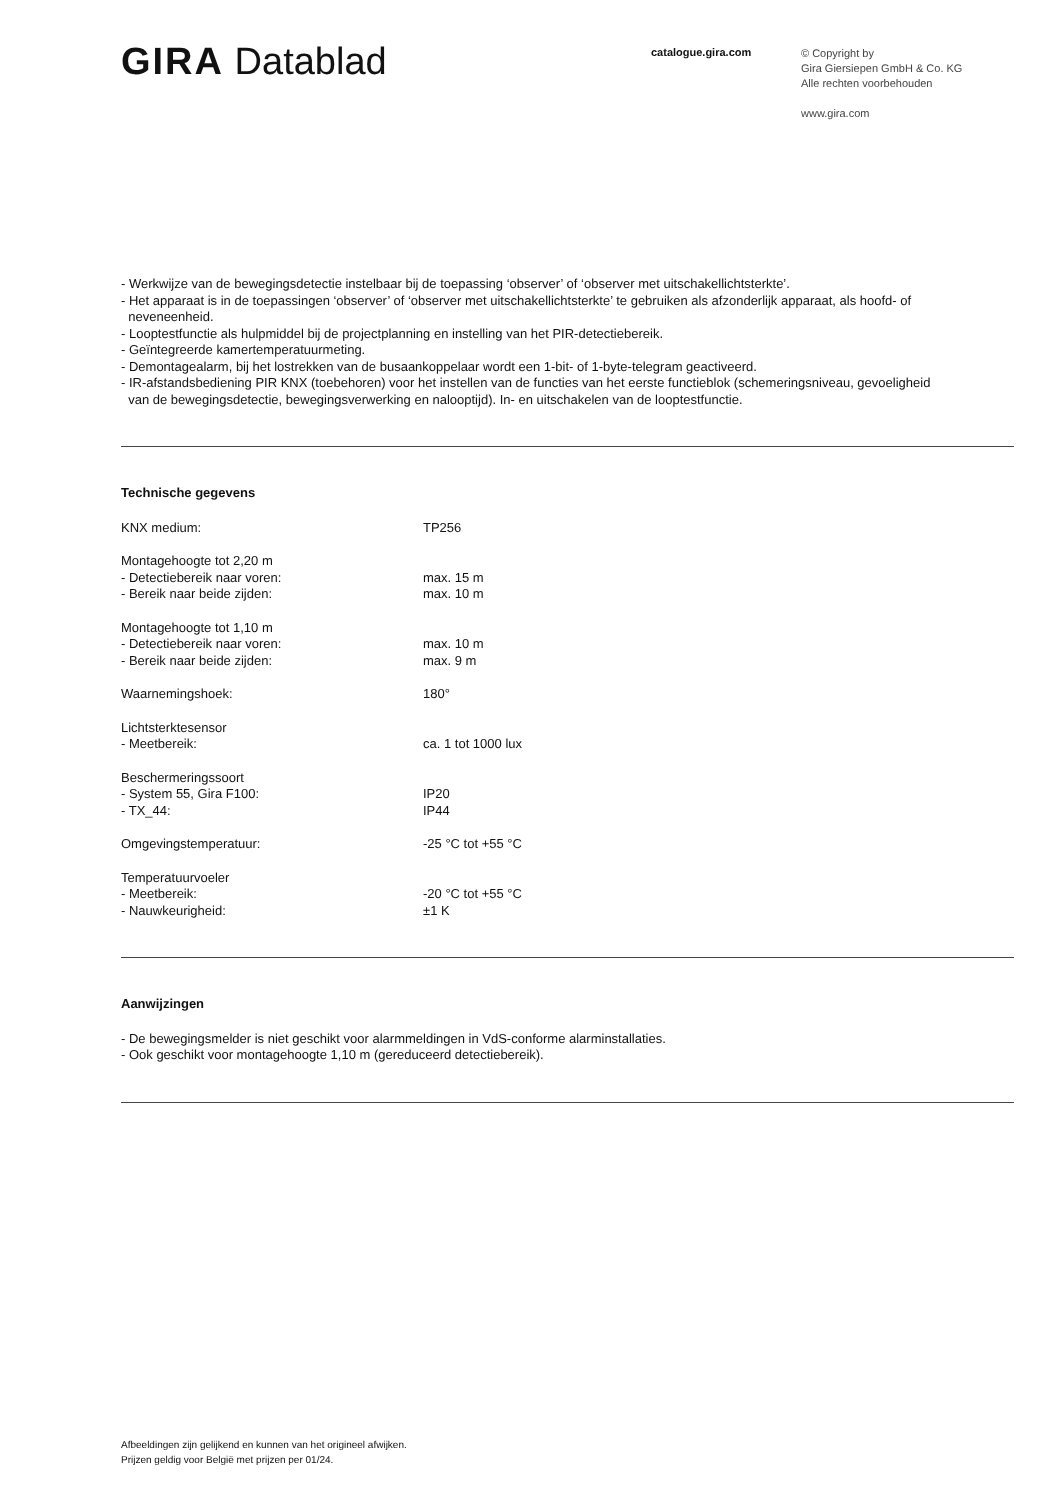GIRA Datablad
catalogue.gira.com
© Copyright by
Gira Giersiepen GmbH & Co. KG
Alle rechten voorbehouden
www.gira.com
- Werkwijze van de bewegingsdetectie instelbaar bij de toepassing ‘observer’ of ‘observer met uitschakellichtsterkte’.
- Het apparaat is in de toepassingen ‘observer’ of ‘observer met uitschakellichtsterkte’ te gebruiken als afzonderlijk apparaat, als hoofd- of
neveneenheid.
- Looptestfunctie als hulpmiddel bij de projectplanning en instelling van het PIR-detectiebereik.
- Geïntegreerde kamertemperatuurmeting.
- Demontagealarm, bij het lostrekken van de busaankoppelaar wordt een 1-bit- of 1-byte-telegram geactiveerd.
- IR-afstandsbediening PIR KNX (toebehoren) voor het instellen van de functies van het eerste functieblok (schemeringsniveau, gevoeligheid
van de bewegingsdetectie, bewegingsverwerking en nalooptijd). In- en uitschakelen van de looptestfunctie.
Technische gegevens
| KNX medium: | TP256 |
| Montagehoogte tot 2,20 m | |
| - Detectiebereik naar voren: | max. 15 m |
| - Bereik naar beide zijden: | max. 10 m |
| Montagehoogte tot 1,10 m | |
| - Detectiebereik naar voren: | max. 10 m |
| - Bereik naar beide zijden: | max. 9 m |
| Waarnemingshoek: | 180° |
| Lichtsterktesensor | |
| - Meetbereik: | ca. 1 tot 1000 lux |
| Beschermeringssoort | |
| - System 55, Gira F100: | IP20 |
| - TX_44: | IP44 |
| Omgevingstemperatuur: | -25 °C tot +55 °C |
| Temperatuurvoeler | |
| - Meetbereik: | -20 °C tot +55 °C |
| - Nauwkeurigheid: | ±1 K |
Aanwijzingen
- De bewegingsmelder is niet geschikt voor alarmmeldingen in VdS-conforme alarminstallaties.
- Ook geschikt voor montagehoogte 1,10 m (gereduceerd detectiebereik).
Afbeeldingen zijn gelijkend en kunnen van het origineel afwijken.
Prijzen geldig voor België met prijzen per 01/24.